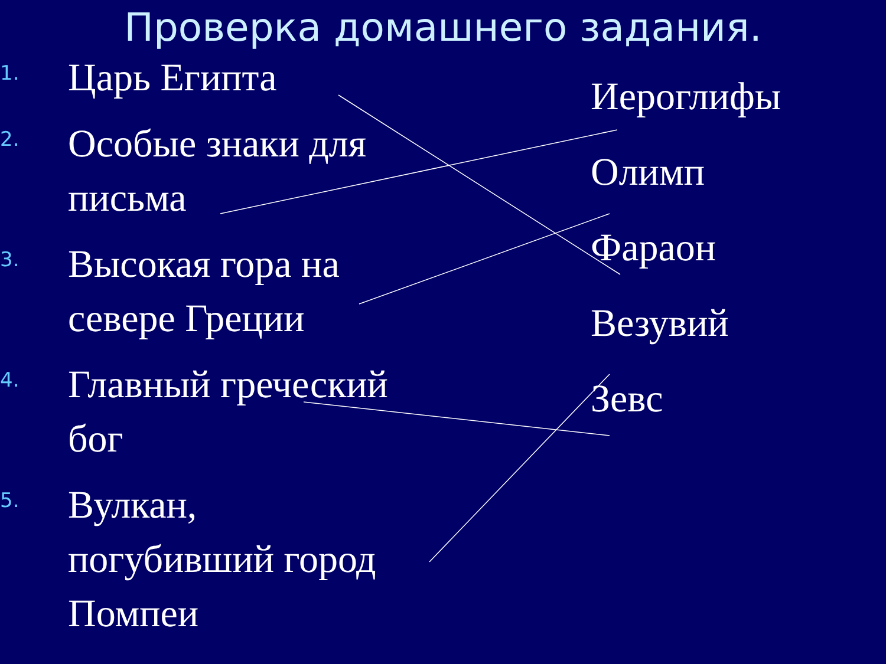Проверка домашнего задания.
1.
Царь Египта
2.
Особые знаки для
письма
3.
Высокая гора на
севере Греции
4.
Главный греческий
бог
5.
Вулкан,
погубивший город
Помпеи
Иероглифы
Олимп
Фараон
Везувий
Зевс